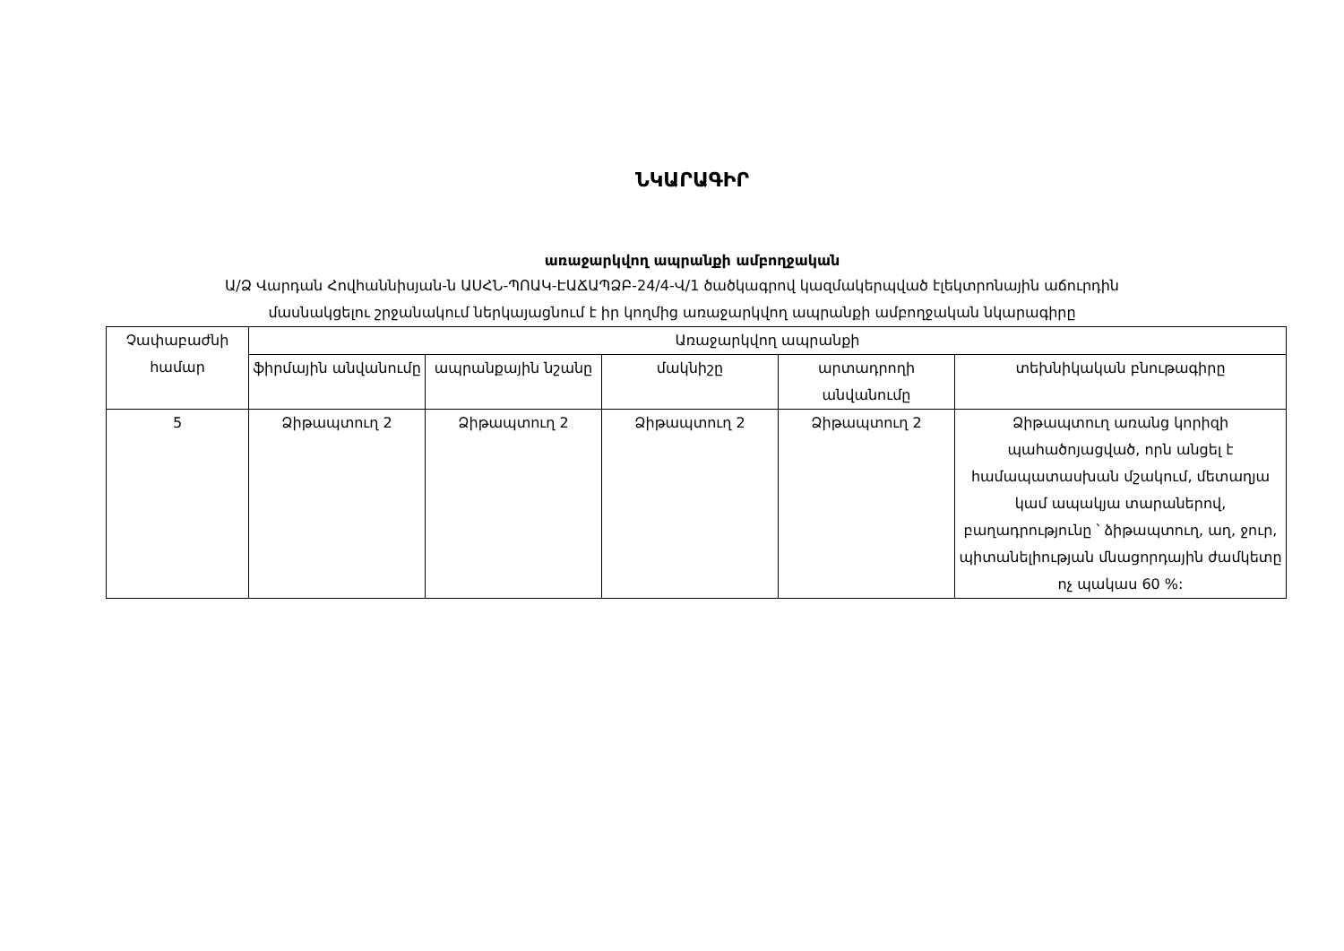ՆԿԱՐԱԳԻՐ
առաջարկվող ապրանքի ամբողջական
Ա/Ձ Վարդան Հովհաննիսյան-ն ԱՍՀՆ-ՊՈԱԿ-ԷԱՃԱՊՁԲ-24/4-Վ/1 ծածկագրով կազմակերպված էլեկտրոնային աճուրդին
մասնակցելու շրջանակում ներկայացնում է իր կողմից առաջարկվող ապրանքի ամբողջական նկարագիրը
| Չափաբաժնի համար | Առաջարկվող ապրանքի | | | | |
| --- | --- | --- | --- | --- | --- |
| | ֆիրմային անվանումը | ապրանքային նշանը | մակնիշը | արտադրողի անվանումը | տեխնիկական բնութագիրը |
| 5 | Ձիթապտուղ 2 | Ձիթապտուղ 2 | Ձիթապտուղ 2 | Ձիթապտուղ 2 | Ձիթապտուղ առանց կորիզի պահածոյացված, որն անցել է համապատասխան մշակում, մետաղյա կամ ապակյա տարաներով, բաղադրությունը ՝ ձիթապտուղ, աղ, ջուր, պիտանելիության մնացորդային ժամկետը ոչ պակաս 60 %: |